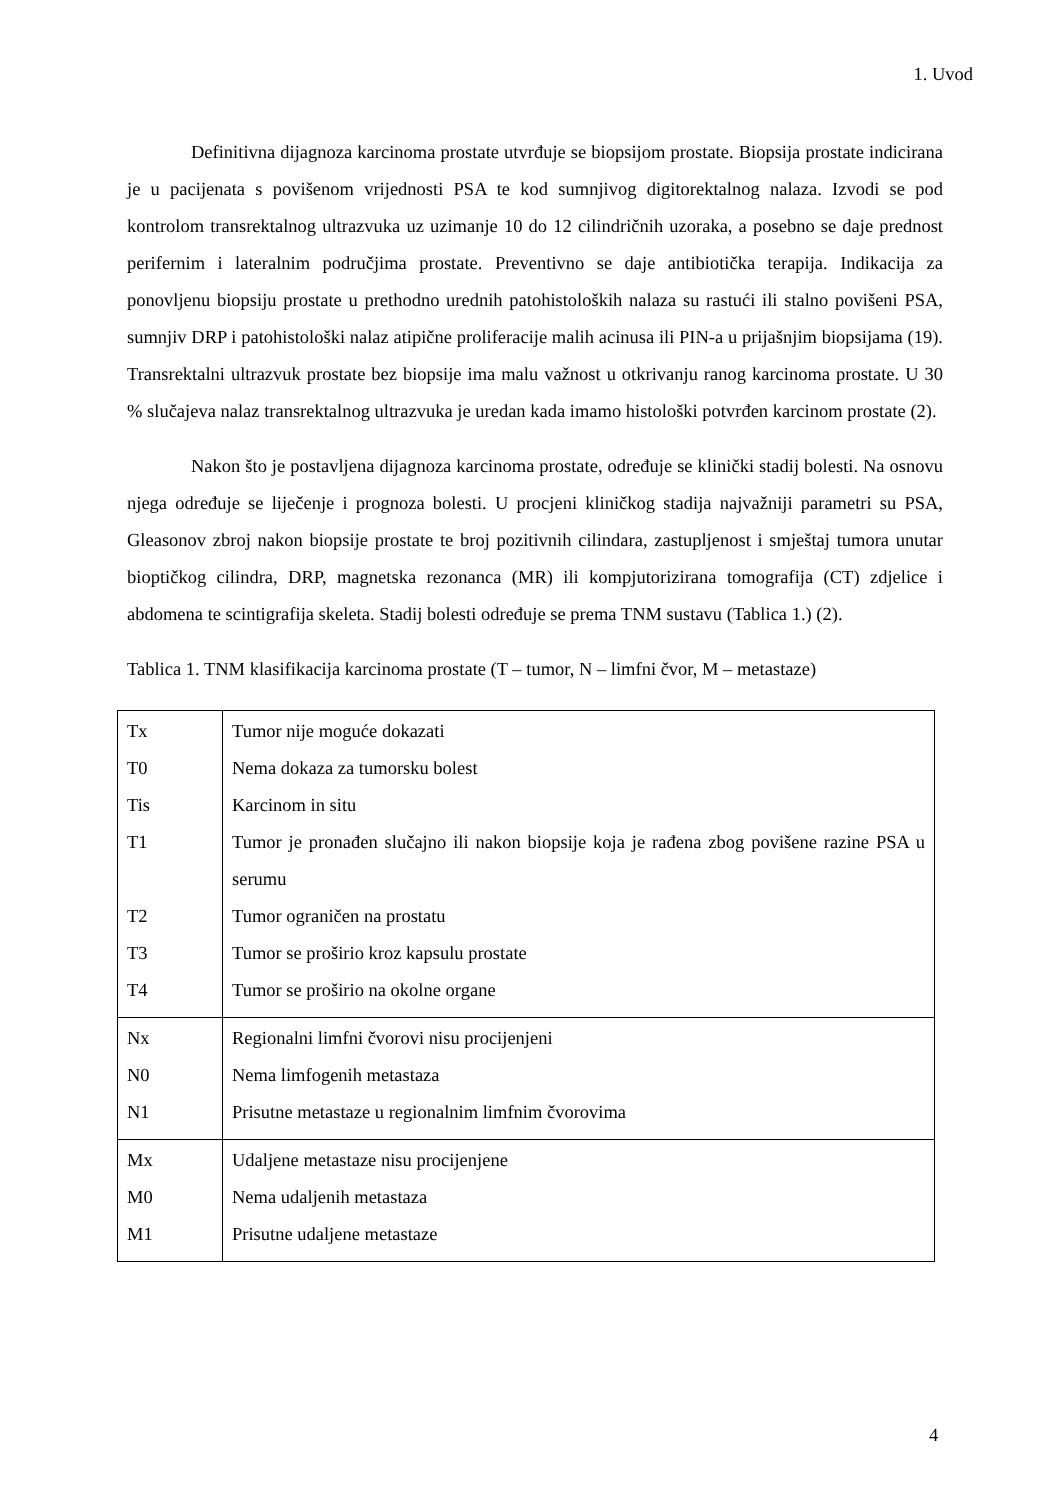1. Uvod
Definitivna dijagnoza karcinoma prostate utvrđuje se biopsijom prostate. Biopsija prostate indicirana je u pacijenata s povišenom vrijednosti PSA te kod sumnjivog digitorektalnog nalaza. Izvodi se pod kontrolom transrektalnog ultrazvuka uz uzimanje 10 do 12 cilindričnih uzoraka, a posebno se daje prednost perifernim i lateralnim područjima prostate. Preventivno se daje antibiotička terapija. Indikacija za ponovljenu biopsiju prostate u prethodno urednih patohistoloških nalaza su rastući ili stalno povišeni PSA, sumnjiv DRP i patohistološki nalaz atipične proliferacije malih acinusa ili PIN-a u prijašnjim biopsijama (19). Transrektalni ultrazvuk prostate bez biopsije ima malu važnost u otkrivanju ranog karcinoma prostate. U 30 % slučajeva nalaz transrektalnog ultrazvuka je uredan kada imamo histološki potvrđen karcinom prostate (2).
Nakon što je postavljena dijagnoza karcinoma prostate, određuje se klinički stadij bolesti. Na osnovu njega određuje se liječenje i prognoza bolesti. U procjeni kliničkog stadija najvažniji parametri su PSA, Gleasonov zbroj nakon biopsije prostate te broj pozitivnih cilindara, zastupljenost i smještaj tumora unutar bioptičkog cilindra, DRP, magnetska rezonanca (MR) ili kompjutorizirana tomografija (CT) zdjelice i abdomena te scintigrafija skeleta. Stadij bolesti određuje se prema TNM sustavu (Tablica 1.) (2).
Tablica 1. TNM klasifikacija karcinoma prostate (T – tumor, N – limfni čvor, M – metastaze)
| Tx T0 Tis T1 T2 T3 T4 | Tumor nije moguće dokazati Nema dokaza za tumorsku bolest Karcinom in situ Tumor je pronađen slučajno ili nakon biopsije koja je rađena zbog povišene razine PSA u serumu Tumor ograničen na prostatu Tumor se proširio kroz kapsulu prostate Tumor se proširio na okolne organe |
| Nx N0 N1 | Regionalni limfni čvorovi nisu procijenjeni Nema limfogenih metastaza Prisutne metastaze u regionalnim limfnim čvorovima |
| Mx M0 M1 | Udaljene metastaze nisu procijenjene Nema udaljenih metastaza Prisutne udaljene metastaze |
4